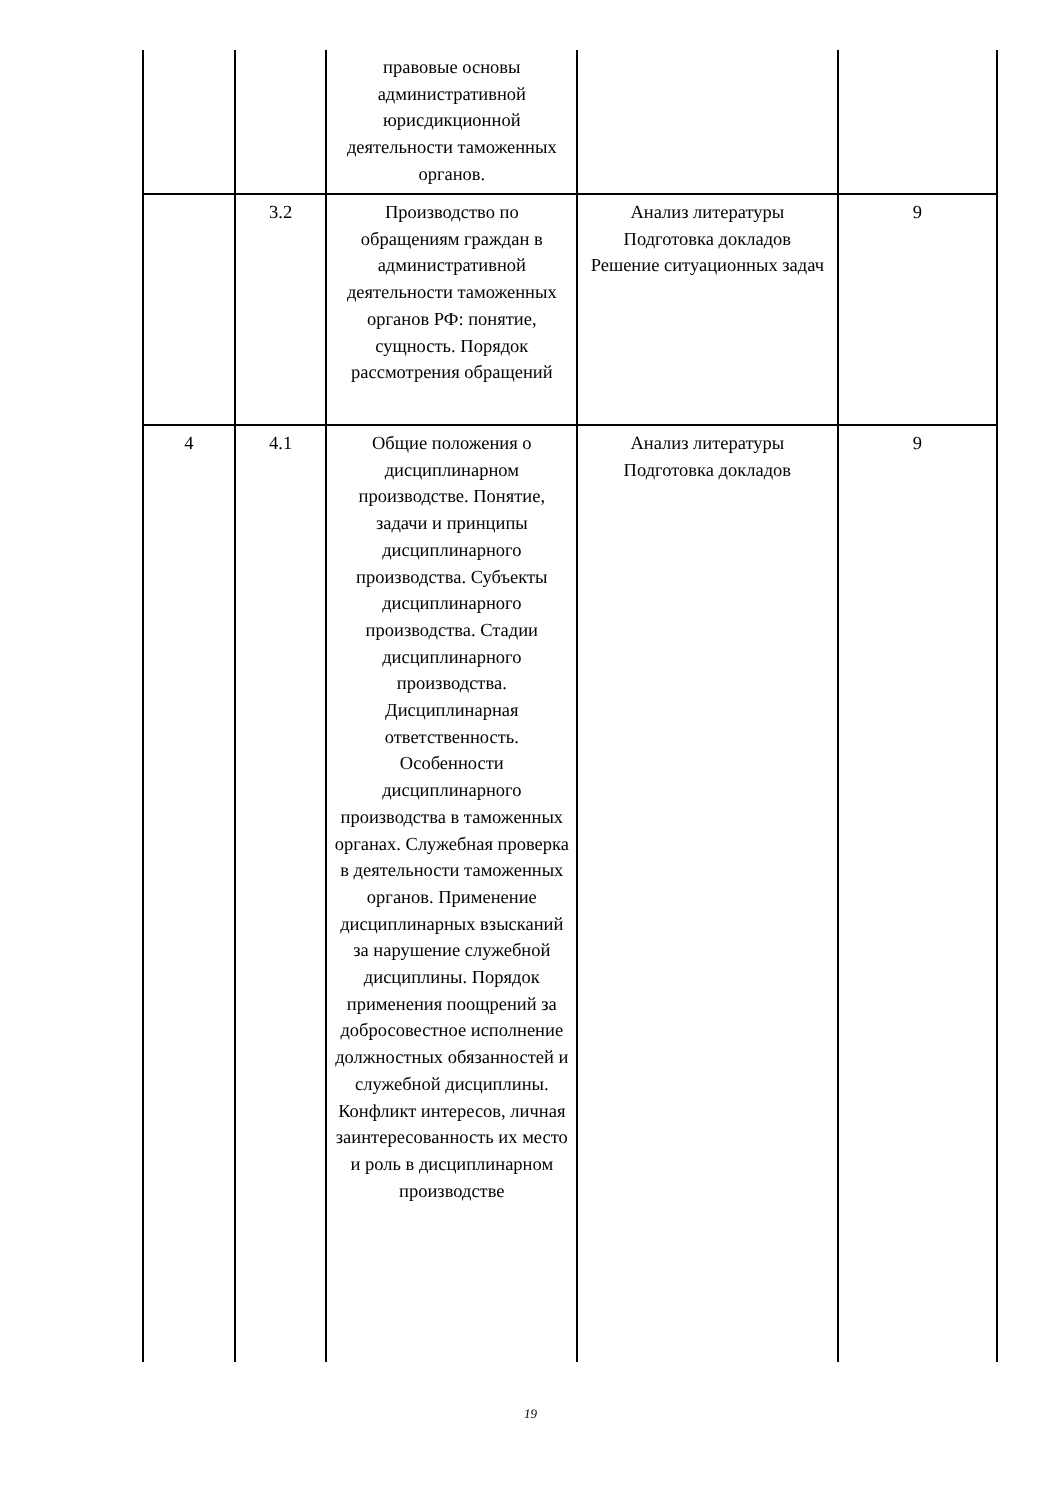| | | правовые основы административной юрисдикционной деятельности таможенных органов. | | |
| | 3.2 | Производство по обращениям граждан в административной деятельности таможенных органов РФ: понятие, сущность. Порядок рассмотрения обращений | Анализ литературы Подготовка докладов Решение ситуационных задач | 9 |
| 4 | 4.1 | Общие положения о дисциплинарном производстве. Понятие, задачи и принципы дисциплинарного производства. Субъекты дисциплинарного производства. Стадии дисциплинарного производства. Дисциплинарная ответственность. Особенности дисциплинарного производства в таможенных органах. Служебная проверка в деятельности таможенных органов. Применение дисциплинарных взысканий за нарушение служебной дисциплины. Порядок применения поощрений за добросовестное исполнение должностных обязанностей и служебной дисциплины. Конфликт интересов, личная заинтересованность их место и роль в дисциплинарном производстве | Анализ литературы Подготовка докладов | 9 |
19